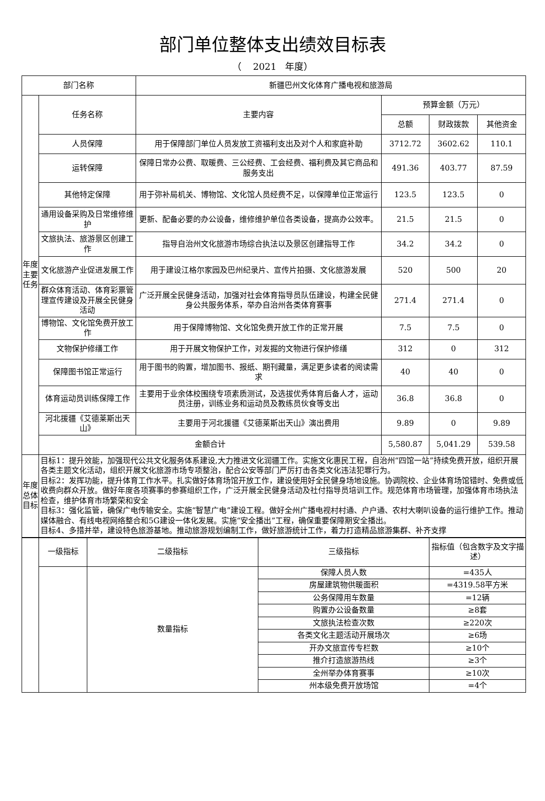部门单位整体支出绩效目标表
（ 2021 年度）
| 部门名称 | | 新疆巴州文化体育广播电视和旅游局 | | | |
| 年度主要任务 | 任务名称 | 主要内容 | 预算金额（万元） | | |
| | | | 总额 | 财政拨款 | 其他资金 |
| | 人员保障 | 用于保障部门单位人员发放工资福利支出及对个人和家庭补助 | 3712.72 | 3602.62 | 110.1 |
| | 运转保障 | 保障日常办公费、取暖费、三公经费、工会经费、福利费及其它商品和服务支出 | 491.36 | 403.77 | 87.59 |
| | 其他特定保障 | 用于弥补局机关、博物馆、文化馆人员经费不足，以保障单位正常运行 | 123.5 | 123.5 | 0 |
| | 通用设备采购及日常维修维护 | 更新、配备必要的办公设备，维修维护单位各类设备，提高办公效率。 | 21.5 | 21.5 | 0 |
| | 文旅执法、旅游景区创建工作 | 指导自治州文化旅游市场综合执法以及景区创建指导工作 | 34.2 | 34.2 | 0 |
| | 文化旅游产业促进发展工作 | 用于建设江格尔家园及巴州纪录片、宣传片拍摄、文化旅游发展 | 520 | 500 | 20 |
| | 群众体育活动、体育彩票管理宣传建设及开展全民健身活动 | 广泛开展全民健身活动，加强对社会体育指导员队伍建设，构建全民健身公共服务体系，举办自治州各类体育赛事 | 271.4 | 271.4 | 0 |
| | 博物馆、文化馆免费开放工作 | 用于保障博物馆、文化馆免费开放工作的正常开展 | 7.5 | 7.5 | 0 |
| | 文物保护修缮工作 | 用于开展文物保护工作，对发掘的文物进行保护修缮 | 312 | 0 | 312 |
| | 保障图书馆正常运行 | 用于图书的购置，增加图书、报纸、期刊藏量，满足更多读者的阅读需求 | 40 | 40 | 0 |
| | 体育运动员训练保障工作 | 主要用于业余体校围绕专项素质测试，及选拔优秀体育后备人才，运动员注册，训练业务和运动员及教练员伙食等支出 | 36.8 | 36.8 | 0 |
| | 河北援疆《艾德莱斯出天山》 | 主要用于河北援疆《艾德莱斯出天山》演出费用 | 9.89 | 0 | 9.89 |
| | 金额合计 | | 5,580.87 | 5,041.29 | 539.58 |
| 年度总体目标 | 目标1：提升效能，加强现代公共文化服务体系建设,大力推进文化润疆工作。实施文化惠民工程，自治州“四馆一站”持续免费开放，组织开展各类主题文化活动，组织开展文化旅游市场专项整治，配合公安等部门严厉打击各类文化违法犯罪行为。 目标2：发挥功能，提升体育工作水平。扎实做好体育场馆开放工作，建设使用好全民健身场地设施。协调院校、企业体育场馆错时、免费或低收费向群众开放。做好年度各项赛事的参赛组织工作，广泛开展全民健身活动及社付指导员培训工作。规范体育市场管理，加强体育市场执法检查，维护体育市场繁荣和安全 目标3：强化监管，确保广电传输安全。实施“智慧广电”建设工程。做好全州广播电视村村通、户户通、农村大喇叭设备的运行维护工作。推动媒体融合、有线电视网络整合和5G建设一体化发展。实施“安全播出”工程，确保重要保障期安全播出。 目标4、多措并举，建设特色旅游基地。推动旅游规划编制工作，做好旅游统计工作，着力打造精品旅游集群、补齐支撑 | | | | |
| | 一级指标 | 二级指标 | 三级指标 | 指标值（包含数字及文字描述） |
| | | 数量指标 | 保障人员人数 | =435人 |
| | | | 房屋建筑物供暖面积 | =4319.58平方米 |
| | | | 公务保障用车数量 | =12辆 |
| | | | 购置办公设备数量 | ≥8套 |
| | | | 文旅执法检查次数 | ≥220次 |
| | | | 各类文化主题活动开展场次 | ≥6场 |
| | | | 开办文旅宣传专栏数 | ≥10个 |
| | | | 推介打造旅游热线 | ≥3个 |
| | | | 全州举办体育赛事 | ≥10次 |
| | | | 州本级免费开放场馆 | =4个 |